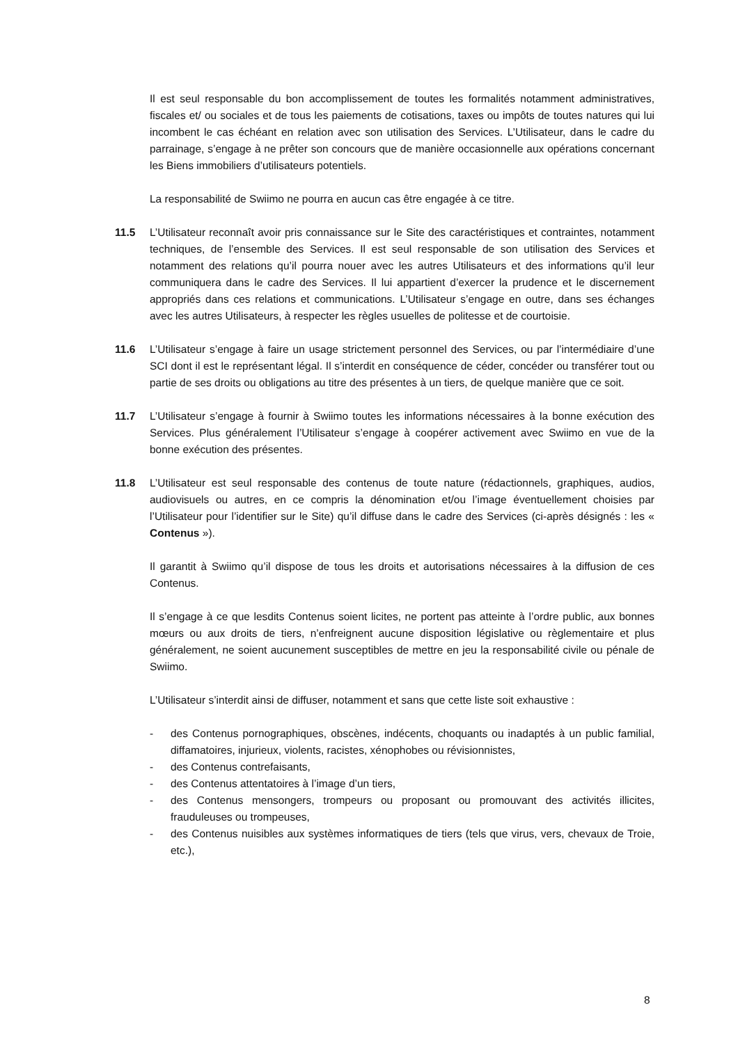Il est seul responsable du bon accomplissement de toutes les formalités notamment administratives, fiscales et/ ou sociales et de tous les paiements de cotisations, taxes ou impôts de toutes natures qui lui incombent le cas échéant en relation avec son utilisation des Services. L’Utilisateur, dans le cadre du parrainage, s’engage à ne prêter son concours que de manière occasionnelle aux opérations concernant les Biens immobiliers d’utilisateurs potentiels.
La responsabilité de Swiimo ne pourra en aucun cas être engagée à ce titre.
11.5 L’Utilisateur reconnaît avoir pris connaissance sur le Site des caractéristiques et contraintes, notamment techniques, de l’ensemble des Services. Il est seul responsable de son utilisation des Services et notamment des relations qu’il pourra nouer avec les autres Utilisateurs et des informations qu’il leur communiquera dans le cadre des Services. Il lui appartient d’exercer la prudence et le discernement appropriés dans ces relations et communications. L’Utilisateur s’engage en outre, dans ses échanges avec les autres Utilisateurs, à respecter les règles usuelles de politesse et de courtoisie.
11.6 L’Utilisateur s’engage à faire un usage strictement personnel des Services, ou par l’intermédiaire d’une SCI dont il est le représentant légal. Il s’interdit en conséquence de céder, concéder ou transférer tout ou partie de ses droits ou obligations au titre des présentes à un tiers, de quelque manière que ce soit.
11.7 L’Utilisateur s’engage à fournir à Swiimo toutes les informations nécessaires à la bonne exécution des Services. Plus généralement l’Utilisateur s’engage à coopérer activement avec Swiimo en vue de la bonne exécution des présentes.
11.8 L’Utilisateur est seul responsable des contenus de toute nature (rédactionnels, graphiques, audios, audiovisuels ou autres, en ce compris la dénomination et/ou l’image éventuellement choisies par l’Utilisateur pour l’identifier sur le Site) qu’il diffuse dans le cadre des Services (ci-après désignés : les « Contenus »).
Il garantit à Swiimo qu’il dispose de tous les droits et autorisations nécessaires à la diffusion de ces Contenus.
Il s’engage à ce que lesdits Contenus soient licites, ne portent pas atteinte à l’ordre public, aux bonnes mœurs ou aux droits de tiers, n’enfreignent aucune disposition législative ou règlementaire et plus généralement, ne soient aucunement susceptibles de mettre en jeu la responsabilité civile ou pénale de Swiimo.
L’Utilisateur s’interdit ainsi de diffuser, notamment et sans que cette liste soit exhaustive :
- des Contenus pornographiques, obscènes, indécents, choquants ou inadaptés à un public familial, diffamatoires, injurieux, violents, racistes, xénophobes ou révisionnistes,
- des Contenus contrefaisants,
- des Contenus attentatoires à l’image d’un tiers,
- des Contenus mensongers, trompeurs ou proposant ou promouvant des activités illicites, frauduleuses ou trompeuses,
- des Contenus nuisibles aux systèmes informatiques de tiers (tels que virus, vers, chevaux de Troie, etc.),
8